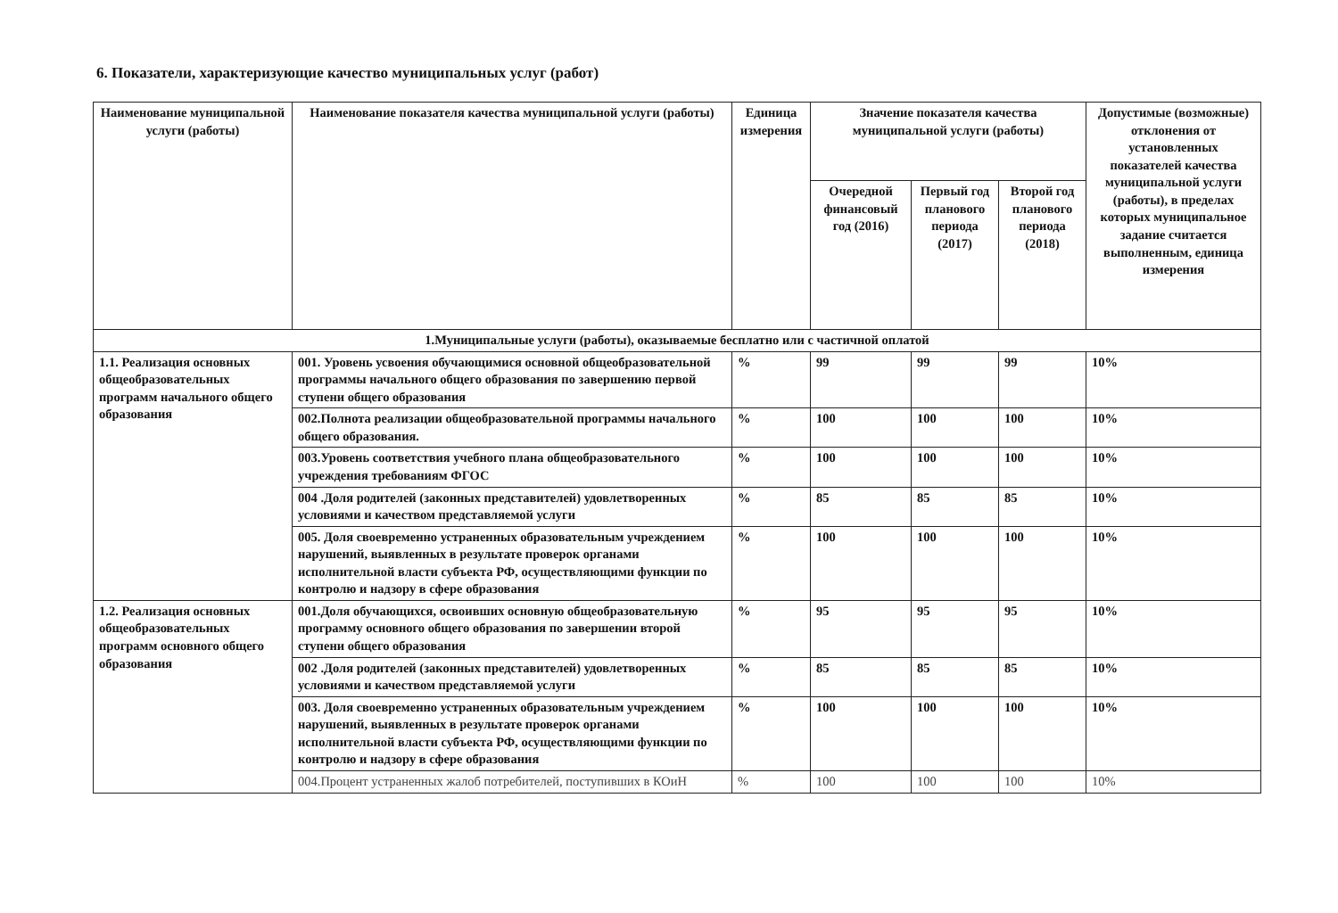6. Показатели, характеризующие качество муниципальных услуг (работ)
| Наименование муниципальной услуги (работы) | Наименование показателя качества муниципальной услуги (работы) | Единица измерения | Значение показателя качества муниципальной услуги (работы) | | | Допустимые (возможные) отклонения от установленных показателей качества муниципальной услуги (работы), в пределах которых муниципальное задание считается выполненным, единица измерения |
| --- | --- | --- | --- | --- | --- | --- |
| | | | Очередной финансовый год (2016) | Первый год планового периода (2017) | Второй год планового периода (2018) | |
| 1.Муниципальные услуги (работы), оказываемые бесплатно или с частичной оплатой | | | | | | |
| 1.1. Реализация основных общеобразовательных программ начального общего образования | 001. Уровень усвоения обучающимися основной общеобразовательной программы начального общего образования по завершению первой ступени общего образования | % | 99 | 99 | 99 | 10% |
| | 002.Полнота реализации общеобразовательной программы начального общего образования. | % | 100 | 100 | 100 | 10% |
| | 003.Уровень соответствия учебного плана общеобразовательного учреждения требованиям ФГОС | % | 100 | 100 | 100 | 10% |
| | 004 .Доля родителей (законных представителей) удовлетворенных условиями и качеством представляемой услуги | % | 85 | 85 | 85 | 10% |
| | 005. Доля своевременно устраненных образовательным учреждением нарушений, выявленных в результате проверок органами исполнительной власти субъекта РФ, осуществляющими функции по контролю и надзору в сфере образования | % | 100 | 100 | 100 | 10% |
| 1.2. Реализация основных общеобразовательных программ основного общего образования | 001.Доля обучающихся, освоивших основную общеобразовательную программу основного общего образования по завершении второй ступени общего образования | % | 95 | 95 | 95 | 10% |
| | 002 .Доля родителей (законных представителей) удовлетворенных условиями и качеством представляемой услуги | % | 85 | 85 | 85 | 10% |
| | 003. Доля своевременно устраненных образовательным учреждением нарушений, выявленных в результате проверок органами исполнительной власти субъекта РФ, осуществляющими функции по контролю и надзору в сфере образования | % | 100 | 100 | 100 | 10% |
| | 004.Процент устраненных жалоб потребителей, поступивших в КОиН | % | 100 | 100 | 100 | 10% |